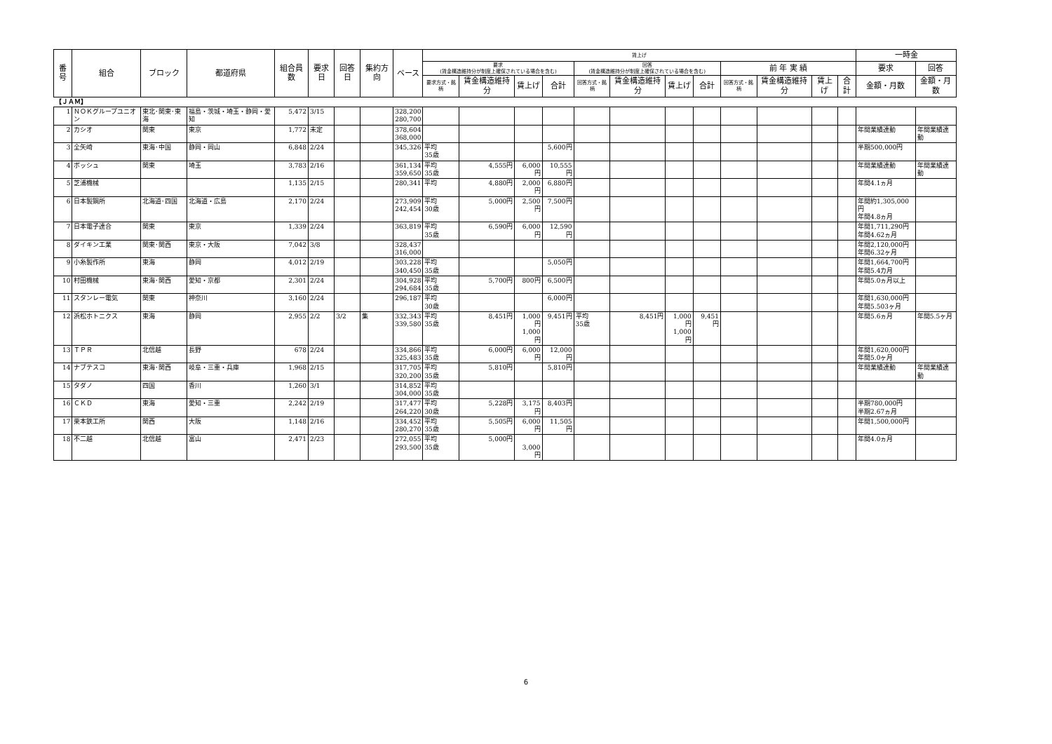| 番号 | 組合 | ブロック | 都道府県 | 組合員数 | 要求日 | 回答日 | 集約方向 | ベース | 賃上げ | | | | | | | | | | | | 一時金 | |
| --- | --- | --- | --- | --- | --- | --- | --- | --- | --- | --- | --- | --- | --- | --- | --- | --- | --- | --- | --- | --- | --- | --- |
| | | | | | | | | | 要求 (賃金構造維持分が制度上確保されている場合を含む) | | | | 回答 (賃金構造維持分が制度上確保されている場合を含む) | | | | 前 年 実 績 | | | | 要求 | 回答 |
| | | | | | | | | | 要求方式・銘柄 | 賃金構造維持分 | 賃上げ | 合計 | 回答方式・銘柄 | 賃金構造維持分 | 賃上げ | 合計 | 回答方式・銘柄 | 賃金構造維持分 | 賃上げ | 合計 | 金額・月数 | 金額・月数 |
| 【ＪＡＭ】 | | | | | | | | | | | | | | | | | | | | | | |
| 1 | ＮＯＫグループユニオン | 東北･関東･東海 | 福島・茨城・埼玉・静岡・愛知 | 5,472 | 3/15 | | | 328,200 280,700 | | | | | | | | | | | | | | |
| 2 | カシオ | 関東 | 東京 | 1,772 | 未定 | | | 378,604 368,000 | | | | | | | | | | | | | 年間業績連動 | 年間業績連動 |
| 3 | 全矢崎 | 東海･中国 | 静岡・岡山 | 6,848 | 2/24 | | | 345,326 | 平均 35歳 | | | 5,600円 | | | | | | | | | 半期500,000円 | |
| 4 | ボッシュ | 関東 | 埼玉 | 3,783 | 2/16 | | | 361,134 359,650 | 平均 35歳 | 4,555円 | 6,000円 | 10,555円 | | | | | | | | | 年間業績連動 | 年間業績連動 |
| 5 | 芝浦機械 | | | 1,135 | 2/15 | | | 280,341 | 平均 | 4,880円 | 2,000円 | 6,880円 | | | | | | | | | 年間4.1ヵ月 | |
| 6 | 日本製鋼所 | 北海道･四国 | 北海道・広島 | 2,170 | 2/24 | | | 273,909 242,454 | 平均 30歳 | 5,000円 | 2,500円 | 7,500円 | | | | | | | | | 年間約1,305,000円 年間4.8ヵ月 | |
| 7 | 日本電子連合 | 関東 | 東京 | 1,339 | 2/24 | | | 363,819 | 平均 35歳 | 6,590円 | 6,000円 | 12,590円 | | | | | | | | | 年間1,711,290円 年間4.62ヵ月 | |
| 8 | ダイキン工業 | 関東･関西 | 東京・大阪 | 7,042 | 3/8 | | | 328,437 316,000 | | | | | | | | | | | | | 年間2,120,000円 年間6.32ヶ月 | |
| 9 | 小糸製作所 | 東海 | 静岡 | 4,012 | 2/19 | | | 303,228 340,450 | 平均 35歳 | | | 5,050円 | | | | | | | | | 年間1,664,700円 年間5.4カ月 | |
| 10 | 村田機械 | 東海･関西 | 愛知・京都 | 2,301 | 2/24 | | | 304,928 294,684 | 平均 35歳 | 5,700円 | 800円 | 6,500円 | | | | | | | | | 年間5.0ヵ月以上 | |
| 11 | スタンレー電気 | 関東 | 神奈川 | 3,160 | 2/24 | | | 296,187 | 平均 30歳 | | | 6,000円 | | | | | | | | | 年間1,630,000円 年間5.503ヶ月 | |
| 12 | 浜松ホトニクス | 東海 | 静岡 | 2,955 | 2/2 | 3/2 | 集 | 332,343 339,580 | 平均 35歳 | 8,451円 | 1,000円 1,000円 | 9,451円 | 平均 35歳 | 8,451円 | 1,000円 1,000円 | 9,451円 | | | | | 年間5.6ヵ月 | 年間5.5ヶ月 |
| 13 | ＴＰＲ | 北信越 | 長野 | 678 | 2/24 | | | 334,866 325,483 | 平均 35歳 | 6,000円 | 6,000円 | 12,000円 | | | | | | | | | 年間1,620,000円 年間5.0ヶ月 | |
| 14 | ナブテスコ | 東海･関西 | 岐阜・三重・兵庫 | 1,968 | 2/15 | | | 317,705 320,200 | 平均 35歳 | 5,810円 | | 5,810円 | | | | | | | | | 年間業績連動 | 年間業績連動 |
| 15 | タダノ | 四国 | 香川 | 1,260 | 3/1 | | | 314,852 304,000 | 平均 35歳 | | | | | | | | | | | | | |
| 16 | ＣＫＤ | 東海 | 愛知・三重 | 2,242 | 2/19 | | | 317,477 264,220 | 平均 30歳 | 5,228円 | 3,175円 | 8,403円 | | | | | | | | | 半期780,000円 半期2.67ヵ月 | |
| 17 | 栗本鉄工所 | 関西 | 大阪 | 1,148 | 2/16 | | | 334,452 280,270 | 平均 35歳 | 5,505円 | 6,000円 | 11,505円 | | | | | | | | | 年間1,500,000円 | |
| 18 | 不二越 | 北信越 | 富山 | 2,471 | 2/23 | | | 272,055 293,500 | 平均 35歳 | 5,000円 | 3,000円 | | | | | | | | | | 年間4.0ヵ月 | |
6